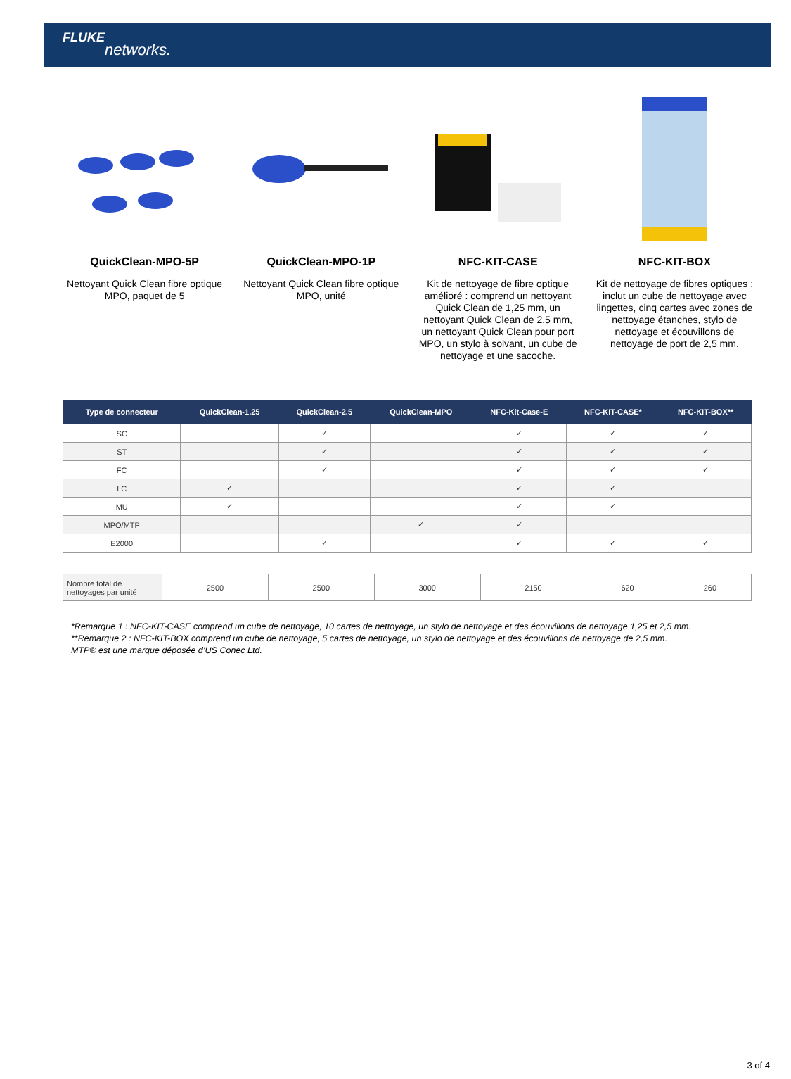FLUKE
networks.
QuickClean-MPO-5P
Nettoyant Quick Clean fibre optique MPO, paquet de 5
QuickClean-MPO-1P
Nettoyant Quick Clean fibre optique MPO, unité
NFC-KIT-CASE
Kit de nettoyage de fibre optique amélioré : comprend un nettoyant Quick Clean de 1,25 mm, un nettoyant Quick Clean de 2,5 mm, un nettoyant Quick Clean pour port MPO, un stylo à solvant, un cube de nettoyage et une sacoche.
NFC-KIT-BOX
Kit de nettoyage de fibres optiques : inclut un cube de nettoyage avec lingettes, cinq cartes avec zones de nettoyage étanches, stylo de nettoyage et écouvillons de nettoyage de port de 2,5 mm.
| Type de connecteur | QuickClean-1.25 | QuickClean-2.5 | QuickClean-MPO | NFC-Kit-Case-E | NFC-KIT-CASE* | NFC-KIT-BOX** |
| --- | --- | --- | --- | --- | --- | --- |
| SC | | ✓ | | ✓ | ✓ | ✓ |
| ST | | ✓ | | ✓ | ✓ | ✓ |
| FC | | ✓ | | ✓ | ✓ | ✓ |
| LC | ✓ | | | ✓ | ✓ | |
| MU | ✓ | | | ✓ | ✓ | |
| MPO/MTP | | | ✓ | ✓ | | |
| E2000 | | ✓ | | ✓ | ✓ | ✓ |
| Nombre total de nettoyages par unité | 2500 | 2500 | 3000 | 2150 | 620 | 260 |
*Remarque 1 : NFC-KIT-CASE comprend un cube de nettoyage, 10 cartes de nettoyage, un stylo de nettoyage et des écouvillons de nettoyage 1,25 et 2,5 mm.
**Remarque 2 : NFC-KIT-BOX comprend un cube de nettoyage, 5 cartes de nettoyage, un stylo de nettoyage et des écouvillons de nettoyage de 2,5 mm.
MTP® est une marque déposée d’US Conec Ltd.
3 of 4